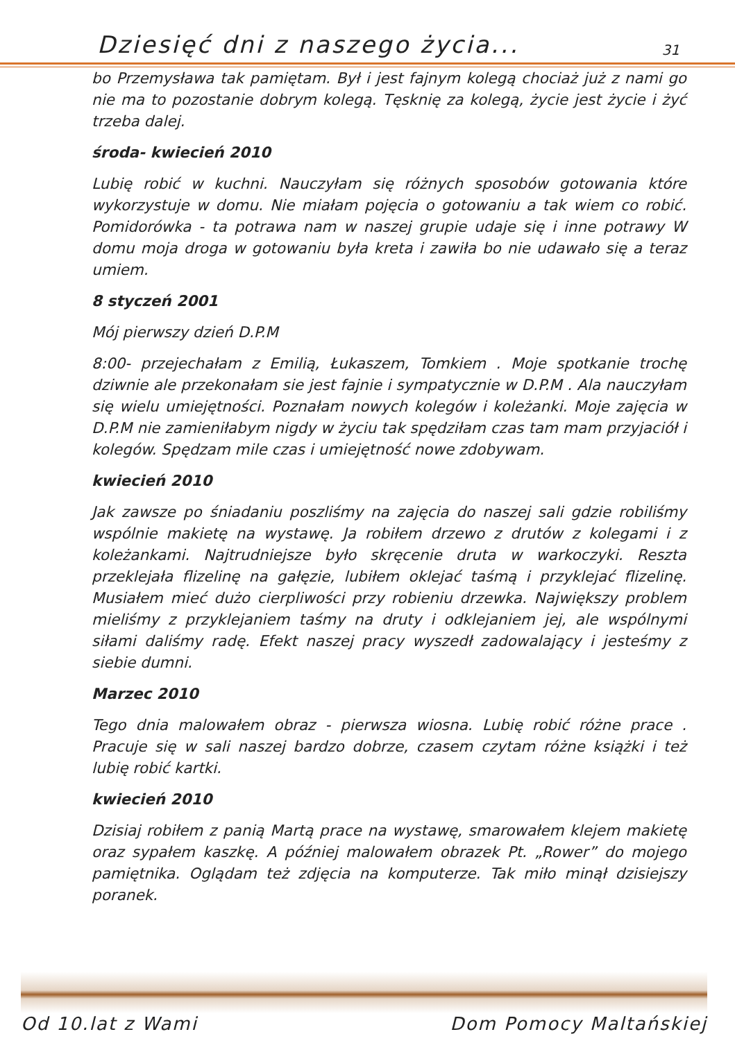Dziesięć dni z naszego życia... 31
bo Przemysława tak pamiętam. Był i jest fajnym kolegą chociaż już z nami go nie ma to pozostanie dobrym kolegą. Tęsknię za kolegą, życie jest życie i żyć trzeba dalej.
środa- kwiecień 2010
Lubię robić w kuchni. Nauczyłam się różnych sposobów gotowania które wykorzystuje w domu. Nie miałam pojęcia o gotowaniu a tak wiem co robić. Pomidorówka - ta potrawa nam w naszej grupie udaje się i inne potrawy W domu moja droga w gotowaniu była kreta i zawiła bo nie udawało się a teraz umiem.
8 styczeń 2001
Mój pierwszy dzień D.P.M
8:00- przejechałam z Emilią, Łukaszem, Tomkiem . Moje spotkanie trochę dziwnie ale przekonałam sie jest fajnie i sympatycznie w D.P.M . Ala nauczyłam się wielu umiejętności. Poznałam nowych kolegów i koleżanki. Moje zajęcia w D.P.M nie zamieniłabym nigdy w życiu tak spędziłam czas tam mam przyjaciół i kolegów. Spędzam mile czas i umiejętność nowe zdobywam.
kwiecień 2010
Jak zawsze po śniadaniu poszliśmy na zajęcia do naszej sali gdzie robiliśmy wspólnie makietę na wystawę. Ja robiłem drzewo z drutów z kolegami i z koleżankami. Najtrudniejsze było skręcenie druta w warkoczyki. Reszta przeklejała flizelinę na gałęzie, lubiłem oklejać taśmą i przyklejać flizelinę. Musiałem mieć dużo cierpliwości przy robieniu drzewka. Największy problem mieliśmy z przyklejaniem taśmy na druty i odklejaniem jej, ale wspólnymi siłami daliśmy radę. Efekt naszej pracy wyszedł zadowalający i jesteśmy z siebie dumni.
Marzec 2010
Tego dnia malowałem obraz - pierwsza wiosna. Lubię robić różne prace . Pracuje się w sali naszej bardzo dobrze, czasem czytam różne książki i też lubię robić kartki.
kwiecień 2010
Dzisiaj robiłem z panią Martą prace na wystawę, smarowałem klejem makietę oraz sypałem kaszkę. A później malowałem obrazek Pt. „Rower” do mojego pamiętnika. Oglądam też zdjęcia na komputerze. Tak miło minął dzisiejszy poranek.
Od 10.lat z Wami Dom Pomocy Maltańskiej